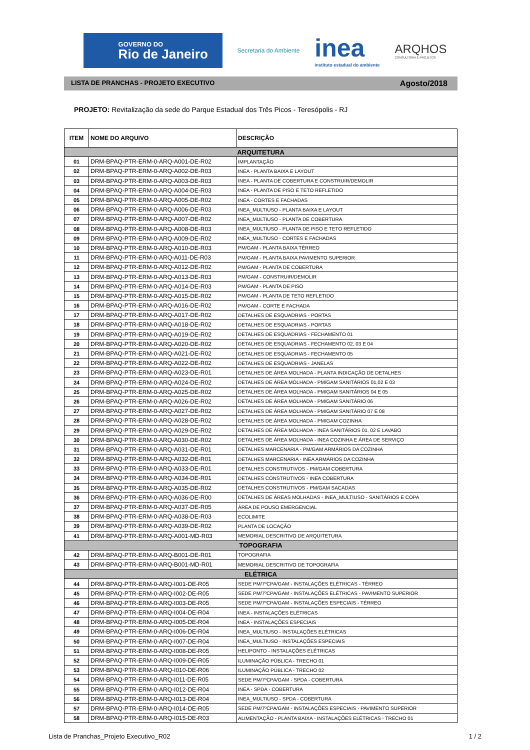GOVERNO DO
Rio de Janeiro
Secretaria do Ambiente
inea
instituto estadual do ambiente
ARQHOS
CONSULTORIA E PROJETOS
LISTA DE PRANCHAS - PROJETO EXECUTIVO Agosto/2018
PROJETO: Revitalização da sede do Parque Estadual dos Três Picos - Teresópolis - RJ
| ITEM | NOME DO ARQUIVO | DESCRIÇÃO |
| --- | --- | --- |
| ARQUITETURA | | |
| 01 | DRM-BPAQ-PTR-ERM-0-ARQ-A001-DE-R02 | IMPLANTAÇÃO |
| 02 | DRM-BPAQ-PTR-ERM-0-ARQ-A002-DE-R03 | INEA - PLANTA BAIXA E LAYOUT |
| 03 | DRM-BPAQ-PTR-ERM-0-ARQ-A003-DE-R03 | INEA - PLANTA DE COBERTURA E CONSTRUIR/DEMOLIR |
| 04 | DRM-BPAQ-PTR-ERM-0-ARQ-A004-DE-R03 | INEA - PLANTA DE PISO E TETO REFLETIDO |
| 05 | DRM-BPAQ-PTR-ERM-0-ARQ-A005-DE-R02 | INEA - CORTES E FACHADAS |
| 06 | DRM-BPAQ-PTR-ERM-0-ARQ-A006-DE-R03 | INEA_MULTIUSO - PLANTA BAIXA E LAYOUT |
| 07 | DRM-BPAQ-PTR-ERM-0-ARQ-A007-DE-R02 | INEA_MULTIUSO - PLANTA DE COBERTURA |
| 08 | DRM-BPAQ-PTR-ERM-0-ARQ-A008-DE-R03 | INEA_MULTIUSO - PLANTA DE PISO E TETO REFLETIDO |
| 09 | DRM-BPAQ-PTR-ERM-0-ARQ-A009-DE-R02 | INEA_MULTIUSO - CORTES E FACHADAS |
| 10 | DRM-BPAQ-PTR-ERM-0-ARQ-A010-DE-R03 | PM/GAM - PLANTA BAIXA TÉRREO |
| 11 | DRM-BPAQ-PTR-ERM-0-ARQ-A011-DE-R03 | PM/GAM - PLANTA BAIXA PAVIMENTO SUPERIOR |
| 12 | DRM-BPAQ-PTR-ERM-0-ARQ-A012-DE-R02 | PM/GAM - PLANTA DE COBERTURA |
| 13 | DRM-BPAQ-PTR-ERM-0-ARQ-A013-DE-R03 | PM/GAM - CONSTRUIR/DEMOLIR |
| 14 | DRM-BPAQ-PTR-ERM-0-ARQ-A014-DE-R03 | PM/GAM - PLANTA DE PISO |
| 15 | DRM-BPAQ-PTR-ERM-0-ARQ-A015-DE-R02 | PM/GAM - PLANTA DE TETO REFLETIDO |
| 16 | DRM-BPAQ-PTR-ERM-0-ARQ-A016-DE-R02 | PM/GAM - CORTE E FACHADA |
| 17 | DRM-BPAQ-PTR-ERM-0-ARQ-A017-DE-R02 | DETALHES DE ESQUADRIAS - PORTAS |
| 18 | DRM-BPAQ-PTR-ERM-0-ARQ-A018-DE-R02 | DETALHES DE ESQUADRIAS - PORTAS |
| 19 | DRM-BPAQ-PTR-ERM-0-ARQ-A019-DE-R02 | DETALHES DE ESQUADRIAS - FECHAMENTO 01 |
| 20 | DRM-BPAQ-PTR-ERM-0-ARQ-A020-DE-R02 | DETALHES DE ESQUADRIAS - FECHAMENTO 02, 03 E 04 |
| 21 | DRM-BPAQ-PTR-ERM-0-ARQ-A021-DE-R02 | DETALHES DE ESQUADRIAS - FECHAMENTO 05 |
| 22 | DRM-BPAQ-PTR-ERM-0-ARQ-A022-DE-R02 | DETALHES DE ESQUADRIAS - JANELAS |
| 23 | DRM-BPAQ-PTR-ERM-0-ARQ-A023-DE-R01 | DETALHES DE ÁREA MOLHADA - PLANTA INDICAÇÃO DE DETALHES |
| 24 | DRM-BPAQ-PTR-ERM-0-ARQ-A024-DE-R02 | DETALHES DE ÁREA MOLHADA - PM/GAM SANITÁRIOS 01,02 E 03 |
| 25 | DRM-BPAQ-PTR-ERM-0-ARQ-A025-DE-R02 | DETALHES DE ÁREA MOLHADA - PM/GAM SANITÁRIOS 04 E 05 |
| 26 | DRM-BPAQ-PTR-ERM-0-ARQ-A026-DE-R02 | DETALHES DE ÁREA MOLHADA - PM/GAM SANITÁRIO 06 |
| 27 | DRM-BPAQ-PTR-ERM-0-ARQ-A027-DE-R02 | DETALHES DE ÁREA MOLHADA - PM/GAM SANITÁRIO 07 E 08 |
| 28 | DRM-BPAQ-PTR-ERM-0-ARQ-A028-DE-R02 | DETALHES DE ÁREA MOLHADA - PM/GAM COZINHA |
| 29 | DRM-BPAQ-PTR-ERM-0-ARQ-A029-DE-R02 | DETALHES DE ÁREA MOLHADA - INEA SANITÁRIOS 01, 02 E LAVABO |
| 30 | DRM-BPAQ-PTR-ERM-0-ARQ-A030-DE-R02 | DETALHES DE ÁREA MOLHADA - INEA COZINHA E ÁREA DE SERVIÇO |
| 31 | DRM-BPAQ-PTR-ERM-0-ARQ-A031-DE-R01 | DETALHES MARCENARIA - PM/GAM ARMÁRIOS DA COZINHA |
| 32 | DRM-BPAQ-PTR-ERM-0-ARQ-A032-DE-R01 | DETALHES MARCENARIA - INEA ARMÁRIOS DA COZINHA |
| 33 | DRM-BPAQ-PTR-ERM-0-ARQ-A033-DE-R01 | DETALHES CONSTRUTIVOS - PM/GAM COBERTURA |
| 34 | DRM-BPAQ-PTR-ERM-0-ARQ-A034-DE-R01 | DETALHES CONSTRUTIVOS - INEA COBERTURA |
| 35 | DRM-BPAQ-PTR-ERM-0-ARQ-A035-DE-R02 | DETALHES CONSTRUTIVOS - PM/GAM SACADAS |
| 36 | DRM-BPAQ-PTR-ERM-0-ARQ-A036-DE-R00 | DETALHES DE ÁREAS MOLHADAS - INEA_MULTIUSO - SANITÁRIOS E COPA |
| 37 | DRM-BPAQ-PTR-ERM-0-ARQ-A037-DE-R05 | ÁREA DE POUSO EMERGENCIAL |
| 38 | DRM-BPAQ-PTR-ERM-0-ARQ-A038-DE-R03 | ECOLIMITE |
| 39 | DRM-BPAQ-PTR-ERM-0-ARQ-A039-DE-R02 | PLANTA DE LOCAÇÃO |
| 41 | DRM-BPAQ-PTR-ERM-0-ARQ-A001-MD-R03 | MEMORIAL DESCRITIVO DE ARQUITETURA |
| TOPOGRAFIA | | |
| 42 | DRM-BPAQ-PTR-ERM-0-ARQ-B001-DE-R01 | TOPOGRAFIA |
| 43 | DRM-BPAQ-PTR-ERM-0-ARQ-B001-MD-R01 | MEMORIAL DESCRITIVO DE TOPOGRAFIA |
| ELÉTRICA | | |
| 44 | DRM-BPAQ-PTR-ERM-0-ARQ-I001-DE-R05 | SEDE PM/7ºCPA/GAM - INSTALAÇÕES ELÉTRICAS - TÉRREO |
| 45 | DRM-BPAQ-PTR-ERM-0-ARQ-I002-DE-R05 | SEDE PM/7ºCPA/GAM - INSTALAÇÕES ELÉTRICAS - PAVIMENTO SUPERIOR |
| 46 | DRM-BPAQ-PTR-ERM-0-ARQ-I003-DE-R05 | SEDE PM/7ºCPA/GAM - INSTALAÇÕES ESPECIAIS - TÉRREO |
| 47 | DRM-BPAQ-PTR-ERM-0-ARQ-I004-DE-R04 | INEA - INSTALAÇÕES ELÉTRICAS |
| 48 | DRM-BPAQ-PTR-ERM-0-ARQ-I005-DE-R04 | INEA - INSTALAÇÕES ESPECIAIS |
| 49 | DRM-BPAQ-PTR-ERM-0-ARQ-I006-DE-R04 | INEA_MULTIUSO - INSTALAÇÕES ELÉTRICAS |
| 50 | DRM-BPAQ-PTR-ERM-0-ARQ-I007-DE-R04 | INEA_MULTIUSO - INSTALAÇÕES ESPECIAIS |
| 51 | DRM-BPAQ-PTR-ERM-0-ARQ-I008-DE-R05 | HELIPONTO - INSTALAÇÕES ELÉTRICAS |
| 52 | DRM-BPAQ-PTR-ERM-0-ARQ-I009-DE-R05 | ILUMINAÇÃO PÚBLICA - TRECHO 01 |
| 53 | DRM-BPAQ-PTR-ERM-0-ARQ-I010-DE-R06 | ILUMINAÇÃO PÚBLICA - TRECHO 02 |
| 54 | DRM-BPAQ-PTR-ERM-0-ARQ-I011-DE-R05 | SEDE PM/7ºCPA/GAM - SPDA - COBERTURA |
| 55 | DRM-BPAQ-PTR-ERM-0-ARQ-I012-DE-R04 | INEA - SPDA - COBERTURA |
| 56 | DRM-BPAQ-PTR-ERM-0-ARQ-I013-DE-R04 | INEA_MULTIUSO - SPDA - COBERTURA |
| 57 | DRM-BPAQ-PTR-ERM-0-ARQ-I014-DE-R05 | SEDE PM/7ºCPA/GAM - INSTALAÇÕES ESPECIAIS - PAVIMENTO SUPERIOR |
| 58 | DRM-BPAQ-PTR-ERM-0-ARQ-I015-DE-R03 | ALIMENTAÇÃO - PLANTA BAIXA - INSTALAÇÕES ELÉTRICAS - TRECHO 01 |
Lista de Pranchas_Projeto Executivo_R02 1 / 2